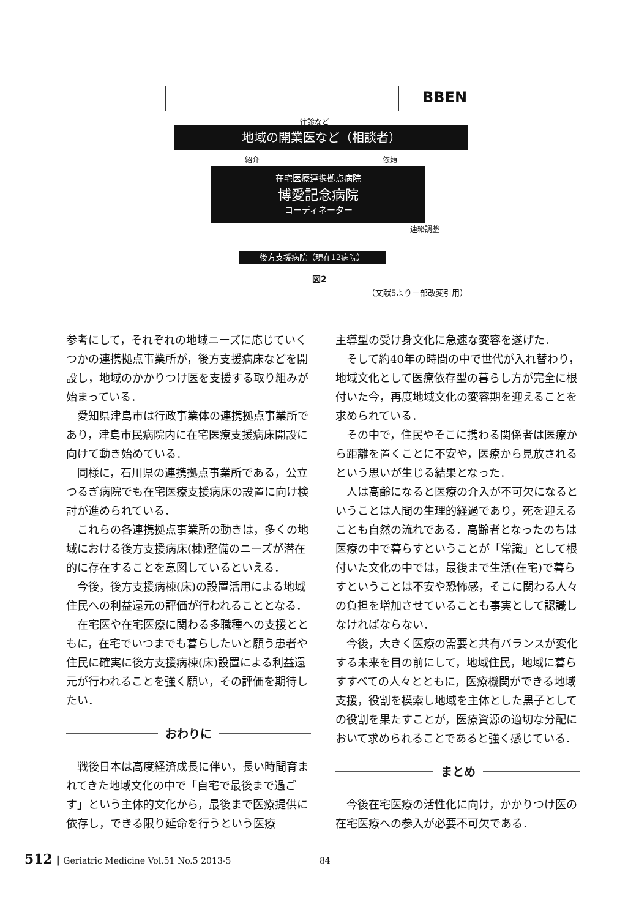BBEN
往診など
地域の開業医など（相談者）
紹介 依頼
在宅医療連携拠点病院
博愛記念病院
コーディネーター
連絡調整
後方支援病院（現在12病院）
図2
（文献5より一部改変引用）
参考にして，それぞれの地域ニーズに応じていくつかの連携拠点事業所が，後方支援病床などを開設し，地域のかかりつけ医を支援する取り組みが始まっている．
愛知県津島市は行政事業体の連携拠点事業所であり，津島市民病院内に在宅医療支援病床開設に向けて動き始めている．
同様に，石川県の連携拠点事業所である，公立つるぎ病院でも在宅医療支援病床の設置に向け検討が進められている．
これらの各連携拠点事業所の動きは，多くの地域における後方支援病床(棟)整備のニーズが潜在的に存在することを意図しているといえる．
今後，後方支援病棟(床)の設置活用による地域住民への利益還元の評価が行われることとなる．
在宅医や在宅医療に関わる多職種への支援とともに，在宅でいつまでも暮らしたいと願う患者や住民に確実に後方支援病棟(床)設置による利益還元が行われることを強く願い，その評価を期待したい．
おわりに
戦後日本は高度経済成長に伴い，長い時間育まれてきた地域文化の中で「自宅で最後まで過ごす」という主体的文化から，最後まで医療提供に依存し，できる限り延命を行うという医療
主導型の受け身文化に急速な変容を遂げた．
そして約40年の時間の中で世代が入れ替わり，地域文化として医療依存型の暮らし方が完全に根付いた今，再度地域文化の変容期を迎えることを求められている．
その中で，住民やそこに携わる関係者は医療から距離を置くことに不安や，医療から見放されるという思いが生じる結果となった．
人は高齢になると医療の介入が不可欠になるということは人間の生理的経過であり，死を迎えることも自然の流れである．高齢者となったのちは医療の中で暮らすということが「常識」として根付いた文化の中では，最後まで生活(在宅)で暮らすということは不安や恐怖感，そこに関わる人々の負担を増加させていることも事実として認識しなければならない．
今後，大きく医療の需要と共有バランスが変化する未来を目の前にして，地域住民，地域に暮らすすべての人々とともに，医療機関ができる地域支援，役割を模索し地域を主体とした黒子としての役割を果たすことが，医療資源の適切な分配において求められることであると強く感じている．
まとめ
今後在宅医療の活性化に向け，かかりつけ医の在宅医療への参入が必要不可欠である．
512 ┃ Geriatric Medicine Vol.51 No.5 2013-5 84